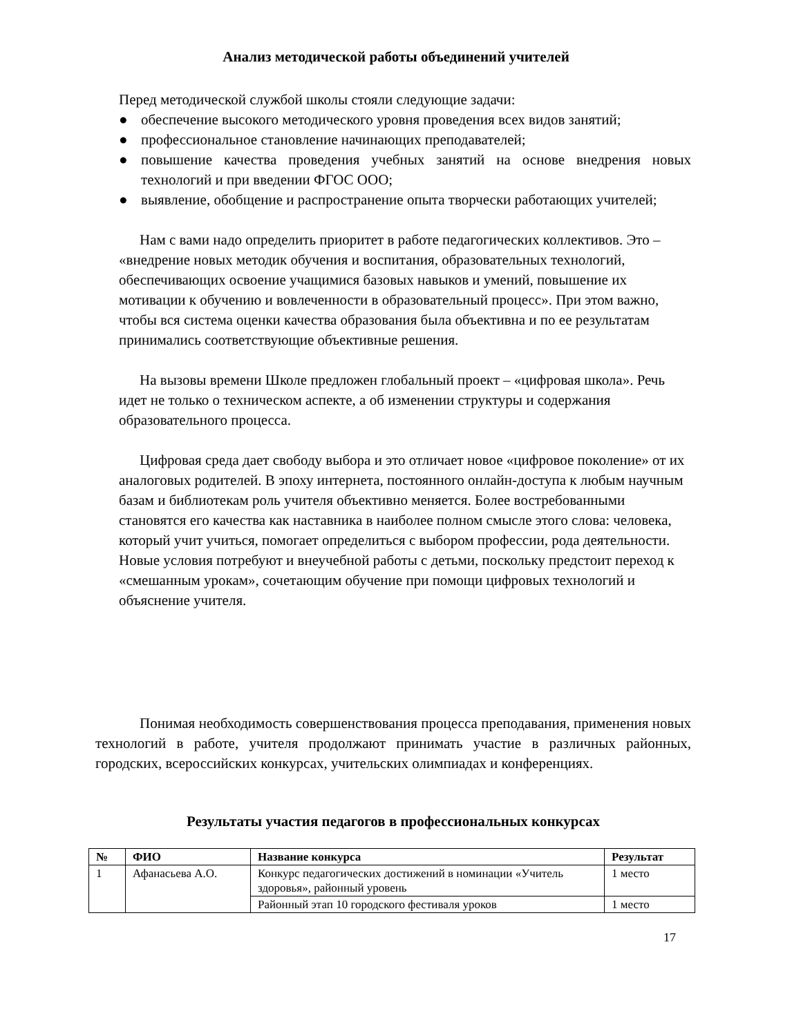Анализ методической работы объединений учителей
Перед методической службой школы стояли следующие задачи:
● обеспечение высокого методического уровня проведения всех видов занятий;
● профессиональное становление начинающих преподавателей;
● повышение качества проведения учебных занятий на основе внедрения новых технологий и при введении ФГОС ООО;
● выявление, обобщение и распространение опыта творчески работающих учителей;
Нам с вами надо определить приоритет в работе педагогических коллективов. Это – «внедрение новых методик обучения и воспитания, образовательных технологий, обеспечивающих освоение учащимися базовых навыков и умений, повышение их мотивации к обучению и вовлеченности в образовательный процесс». При этом важно, чтобы вся система оценки качества образования была объективна и по ее результатам принимались соответствующие объективные решения.
На вызовы времени Школе предложен глобальный проект – «цифровая школа». Речь идет не только о техническом аспекте, а об изменении структуры и содержания образовательного процесса.
Цифровая среда дает свободу выбора и это отличает новое «цифровое поколение» от их аналоговых родителей. В эпоху интернета, постоянного онлайн-доступа к любым научным базам и библиотекам роль учителя объективно меняется. Более востребованными становятся его качества как наставника в наиболее полном смысле этого слова: человека, который учит учиться, помогает определиться с выбором профессии, рода деятельности. Новые условия потребуют и внеучебной работы с детьми, поскольку предстоит переход к «смешанным урокам», сочетающим обучение при помощи цифровых технологий и объяснение учителя.
Понимая необходимость совершенствования процесса преподавания, применения новых технологий в работе, учителя продолжают принимать участие в различных районных, городских, всероссийских конкурсах, учительских олимпиадах и конференциях.
Результаты участия педагогов в профессиональных конкурсах
| № | ФИО | Название конкурса | Результат |
| --- | --- | --- | --- |
| 1 | Афанасьева А.О. | Конкурс педагогических достижений в номинации «Учитель здоровья», районный уровень | 1 место |
| | | Районный этап 10 городского фестиваля уроков | 1 место |
17